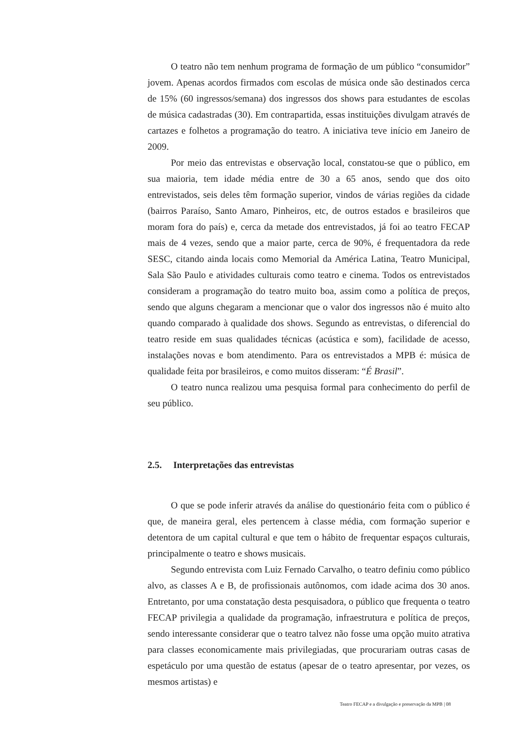O teatro não tem nenhum programa de formação de um público “consumidor” jovem. Apenas acordos firmados com escolas de música onde são destinados cerca de 15% (60 ingressos/semana) dos ingressos dos shows para estudantes de escolas de música cadastradas (30). Em contrapartida, essas instituições divulgam através de cartazes e folhetos a programação do teatro. A iniciativa teve início em Janeiro de 2009.
Por meio das entrevistas e observação local, constatou-se que o público, em sua maioria, tem idade média entre de 30 a 65 anos, sendo que dos oito entrevistados, seis deles têm formação superior, vindos de várias regiões da cidade (bairros Paraíso, Santo Amaro, Pinheiros, etc, de outros estados e brasileiros que moram fora do país) e, cerca da metade dos entrevistados, já foi ao teatro FECAP mais de 4 vezes, sendo que a maior parte, cerca de 90%, é frequentadora da rede SESC, citando ainda locais como Memorial da América Latina, Teatro Municipal, Sala São Paulo e atividades culturais como teatro e cinema. Todos os entrevistados consideram a programação do teatro muito boa, assim como a política de preços, sendo que alguns chegaram a mencionar que o valor dos ingressos não é muito alto quando comparado à qualidade dos shows. Segundo as entrevistas, o diferencial do teatro reside em suas qualidades técnicas (acústica e som), facilidade de acesso, instalações novas e bom atendimento. Para os entrevistados a MPB é: música de qualidade feita por brasileiros, e como muitos disseram: “É Brasil”.
O teatro nunca realizou uma pesquisa formal para conhecimento do perfil de seu público.
2.5. Interpretações das entrevistas
O que se pode inferir através da análise do questionário feita com o público é que, de maneira geral, eles pertencem à classe média, com formação superior e detentora de um capital cultural e que tem o hábito de frequentar espaços culturais, principalmente o teatro e shows musicais.
Segundo entrevista com Luiz Fernado Carvalho, o teatro definiu como público alvo, as classes A e B, de profissionais autônomos, com idade acima dos 30 anos. Entretanto, por uma constatação desta pesquisadora, o público que frequenta o teatro FECAP privilegia a qualidade da programação, infraestrutura e política de preços, sendo interessante considerar que o teatro talvez não fosse uma opção muito atrativa para classes economicamente mais privilegiadas, que procurariam outras casas de espetáculo por uma questão de estatus (apesar de o teatro apresentar, por vezes, os mesmos artistas) e
Teatro FECAP e a divulgação e preservação da MPB | 08